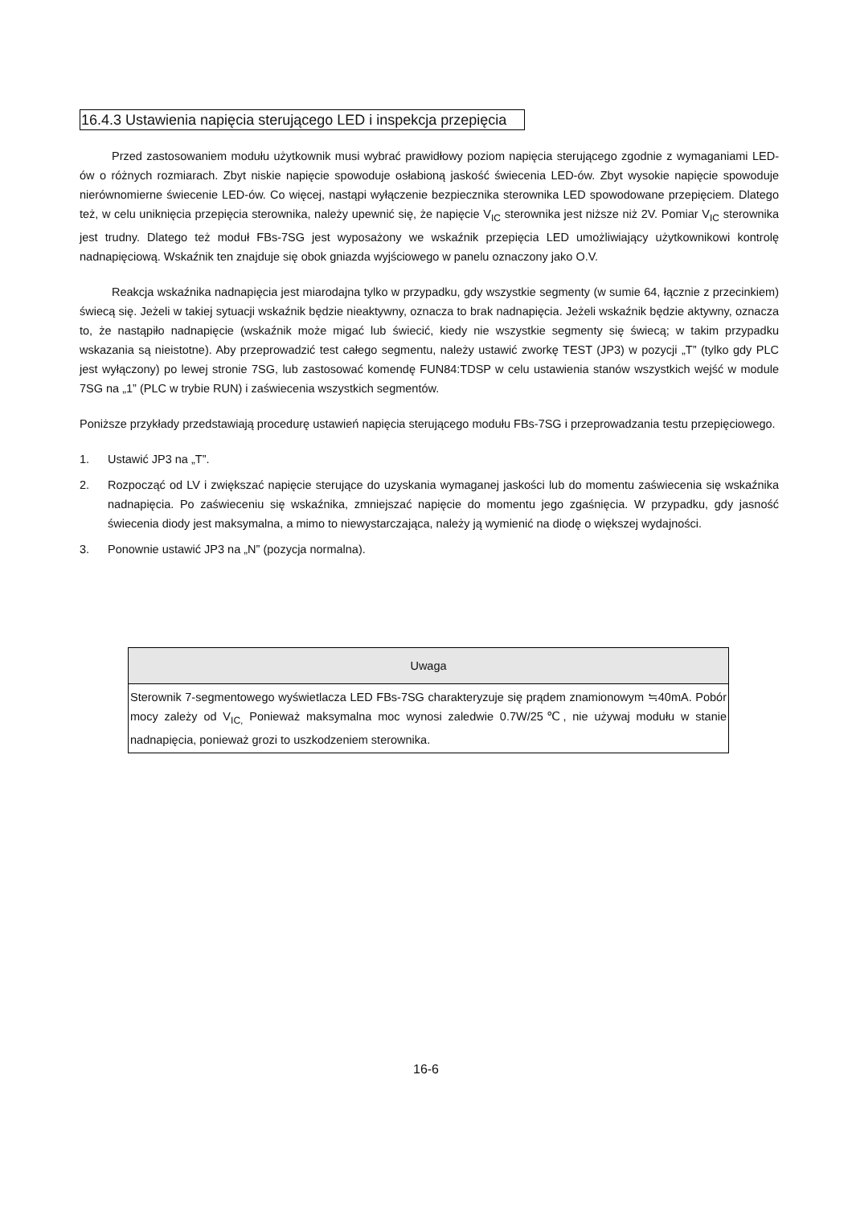16.4.3 Ustawienia napięcia sterującego LED i inspekcja przepięcia
Przed zastosowaniem modułu użytkownik musi wybrać prawidłowy poziom napięcia sterującego zgodnie z wymaganiami LED-ów o różnych rozmiarach. Zbyt niskie napięcie spowoduje osłabioną jaskość świecenia LED-ów. Zbyt wysokie napięcie spowoduje nierównomierne świecenie LED-ów. Co więcej, nastąpi wyłączenie bezpiecznika sterownika LED spowodowane przepięciem. Dlatego też, w celu uniknięcia przepięcia sterownika, należy upewnić się, że napięcie V<sub>IC</sub> sterownika jest niższe niż 2V. Pomiar V<sub>IC</sub> sterownika jest trudny. Dlatego też moduł FBs-7SG jest wyposażony we wskaźnik przepięcia LED umożliwiający użytkownikowi kontrolę nadnapięciową. Wskaźnik ten znajduje się obok gniazda wyjściowego w panelu oznaczony jako O.V.
Reakcja wskaźnika nadnapięcia jest miarodajna tylko w przypadku, gdy wszystkie segmenty (w sumie 64, łącznie z przecinkiem) świecą się. Jeżeli w takiej sytuacji wskaźnik będzie nieaktywny, oznacza to brak nadnapięcia. Jeżeli wskaźnik będzie aktywny, oznacza to, że nastąpiło nadnapięcie (wskaźnik może migać lub świecić, kiedy nie wszystkie segmenty się świecą; w takim przypadku wskazania są nieistotne). Aby przeprowadzić test całego segmentu, należy ustawić zworkę TEST (JP3) w pozycji „T” (tylko gdy PLC jest wyłączony) po lewej stronie 7SG, lub zastosować komendę FUN84:TDSP w celu ustawienia stanów wszystkich wejść w module 7SG na „1” (PLC w trybie RUN) i zaświecenia wszystkich segmentów.
Poniższe przykłady przedstawiają procedurę ustawień napięcia sterującego modułu FBs-7SG i przeprowadzania testu przepięciowego.
1. Ustawić JP3 na „T”.
2. Rozpocząć od LV i zwiększać napięcie sterujące do uzyskania wymaganej jaskości lub do momentu zaświecenia się wskaźnika nadnapięcia. Po zaświeceniu się wskaźnika, zmniejszać napięcie do momentu jego zgaśnięcia. W przypadku, gdy jasność świecenia diody jest maksymalna, a mimo to niewystarczająca, należy ją wymienić na diodę o większej wydajności.
3. Ponownie ustawić JP3 na „N” (pozycja normalna).
| Uwaga |
| --- |
| Sterownik 7-segmentowego wyświetlacza LED FBs-7SG charakteryzuje się prądem znamionowym ≒40mA. Pobór mocy zależy od V<sub>IC,</sub> Ponieważ maksymalna moc wynosi zaledwie 0.7W/25℃, nie używaj modułu w stanie nadnapięcia, ponieważ grozi to uszkodzeniem sterownika. |
16-6